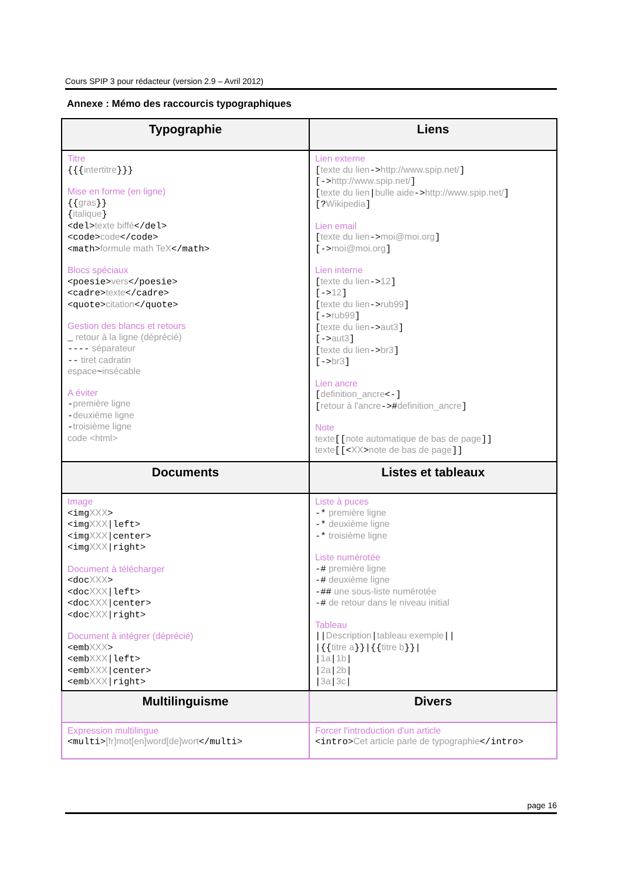Cours SPIP 3 pour rédacteur (version 2.9 – Avril 2012)
Annexe : Mémo des raccourcis typographiques
| Typographie | Liens |
| --- | --- |
| Titre {{{ intertitre }}} Mise en forme (en ligne) {{ gras }} { italique } <del> texte biffé </del> <code> code </code> <math> formule math TeX </math> Blocs spéciaux <poesie> vers </poesie> <cadre> texte </cadre> <quote> citation </quote> Gestion des blancs et retours _ retour à la ligne (déprécié) ---- séparateur -- tiret cadratin espace ~ insécable A éviter - première ligne - deuxième ligne - troisième ligne code <html> | Lien externe [ texte du lien -> http://www.spip.net/ ] [-> http://www.spip.net/ ] [ texte du lien / bulle aide -> http://www.spip.net/ ] [? Wikipedia ] Lien email [ texte du lien -> moi@moi.org ] [-> moi@moi.org ] Lien interne [ texte du lien -> 12 ] [-> 12 ] [ texte du lien -> rub99 ] [-> rub99 ] [ texte du lien -> aut3 ] [-> aut3 ] [ texte du lien -> br3 ] [-> br3 ] Lien ancre [ definition_ancre <-] [ retour à l'ancre -># definition_ancre ] Note texte [[ note automatique de bas de page ]] texte [[< XX > note de bas de page ]] |
| Documents | Listes et tableaux |
| Image <img XXX > <img XXX /left> <img XXX /center> <img XXX /right> Document à télécharger <doc XXX > <doc XXX /left> <doc XXX /center> <doc XXX /right> Document à intégrer (déprécié) <emb XXX > <emb XXX /left> <emb XXX /center> <emb XXX /right> | Liste à puces -* première ligne -* deuxième ligne -* troisième ligne Liste numérotée -# première ligne -# deuxième ligne -## une sous-liste numérotée -# de retour dans le niveau initial Tableau // Description / tableau exemple // /{{ titre a }}/{{ titre b }}/ / 1a / 1b / / 2a / 2b / / 3a / 3c / |
| Multilinguisme | Divers |
| Expression multilingue <multi> [fr]mot[en]word[de]wort </multi> | Forcer l'introduction d'un article <intro> Cet article parle de typographie </intro> |
page 16